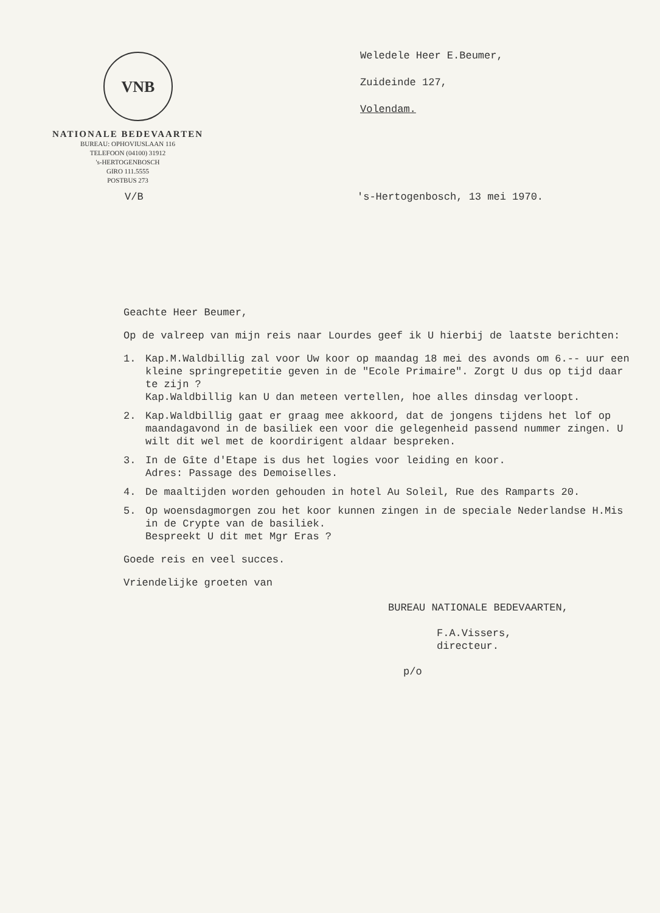VNB
NATIONALE BEDEVAARTEN
BUREAU: OPHOVIUSLAAN 116
TELEFOON (04100) 31912
's-HERTOGENBOSCH
GIRO 111.5555
POSTBUS 273
Weledele Heer E.Beumer,
Zuideinde 127,
Volendam.
V/B 's-Hertogenbosch, 13 mei 1970.
Geachte Heer Beumer,
Op de valreep van mijn reis naar Lourdes geef ik U hierbij de laatste berichten:
1. Kap.M.Waldbillig zal voor Uw koor op maandag 18 mei des avonds om 6.-- uur een kleine springrepetitie geven in de "Ecole Primaire". Zorgt U dus op tijd daar te zijn ?
Kap.Waldbillig kan U dan meteen vertellen, hoe alles dinsdag verloopt.
2. Kap.Waldbillig gaat er graag mee akkoord, dat de jongens tijdens het lof op maandagavond in de basiliek een voor die gelegenheid passend nummer zingen. U wilt dit wel met de koordirigent aldaar bespreken.
3. In de Gîte d'Etape is dus het logies voor leiding en koor.
Adres: Passage des Demoiselles.
4. De maaltijden worden gehouden in hotel Au Soleil, Rue des Ramparts 20.
5. Op woensdagmorgen zou het koor kunnen zingen in de speciale Nederlandse H.Mis in de Crypte van de basiliek.
Bespreekt U dit met Mgr Eras ?
Goede reis en veel succes.
Vriendelijke groeten van
BUREAU NATIONALE BEDEVAARTEN,
F.A.Vissers,
directeur.
p/o